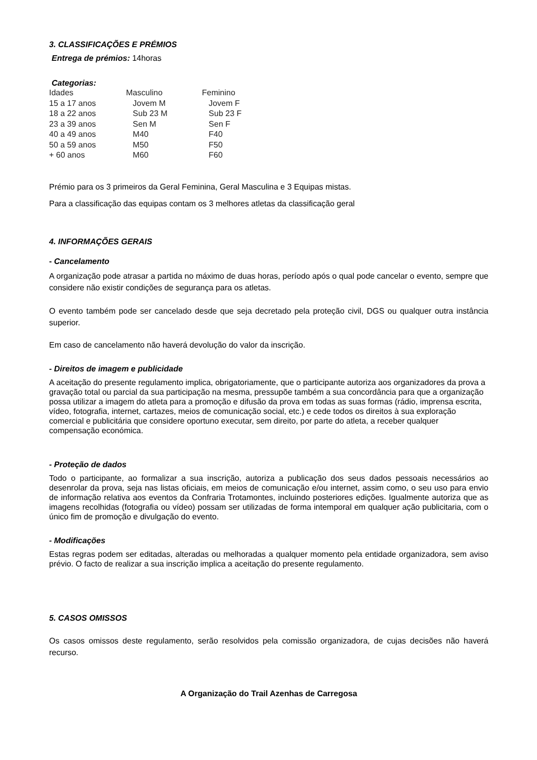3. CLASSIFICAÇÕES E PRÉMIOS
Entrega de prémios: 14horas
Categorias:
| Idades | Masculino | Feminino |
| 15 a 17 anos | Jovem M | Jovem F |
| 18 a 22 anos | Sub 23 M | Sub 23 F |
| 23 a 39 anos | Sen M | Sen F |
| 40 a 49 anos | M40 | F40 |
| 50 a 59 anos | M50 | F50 |
| + 60 anos | M60 | F60 |
Prémio para os 3 primeiros da Geral Feminina, Geral Masculina e 3 Equipas mistas.
Para a classificação das equipas contam os 3 melhores atletas da classificação geral
4. INFORMAÇÕES GERAIS
- Cancelamento
A organização pode atrasar a partida no máximo de duas horas, período após o qual pode cancelar o evento, sempre que considere não existir condições de segurança para os atletas.
O evento também pode ser cancelado desde que seja decretado pela proteção civil, DGS ou qualquer outra instância superior.
Em caso de cancelamento não haverá devolução do valor da inscrição.
- Direitos de imagem e publicidade
A aceitação do presente regulamento implica, obrigatoriamente, que o participante autoriza aos organizadores da prova a gravação total ou parcial da sua participação na mesma, pressupõe também a sua concordância para que a organização possa utilizar a imagem do atleta para a promoção e difusão da prova em todas as suas formas (rádio, imprensa escrita, vídeo, fotografia, internet, cartazes, meios de comunicação social, etc.) e cede todos os direitos à sua exploração comercial e publicitária que considere oportuno executar, sem direito, por parte do atleta, a receber qualquer compensação económica.
- Proteção de dados
Todo o participante, ao formalizar a sua inscrição, autoriza a publicação dos seus dados pessoais necessários ao desenrolar da prova, seja nas listas oficiais, em meios de comunicação e/ou internet, assim como, o seu uso para envio de informação relativa aos eventos da Confraria Trotamontes, incluindo posteriores edições. Igualmente autoriza que as imagens recolhidas (fotografia ou vídeo) possam ser utilizadas de forma intemporal em qualquer ação publicitaria, com o único fim de promoção e divulgação do evento.
- Modificações
Estas regras podem ser editadas, alteradas ou melhoradas a qualquer momento pela entidade organizadora, sem aviso prévio. O facto de realizar a sua inscrição implica a aceitação do presente regulamento.
5. CASOS OMISSOS
Os casos omissos deste regulamento, serão resolvidos pela comissão organizadora, de cujas decisões não haverá recurso.
A Organização do Trail Azenhas de Carregosa